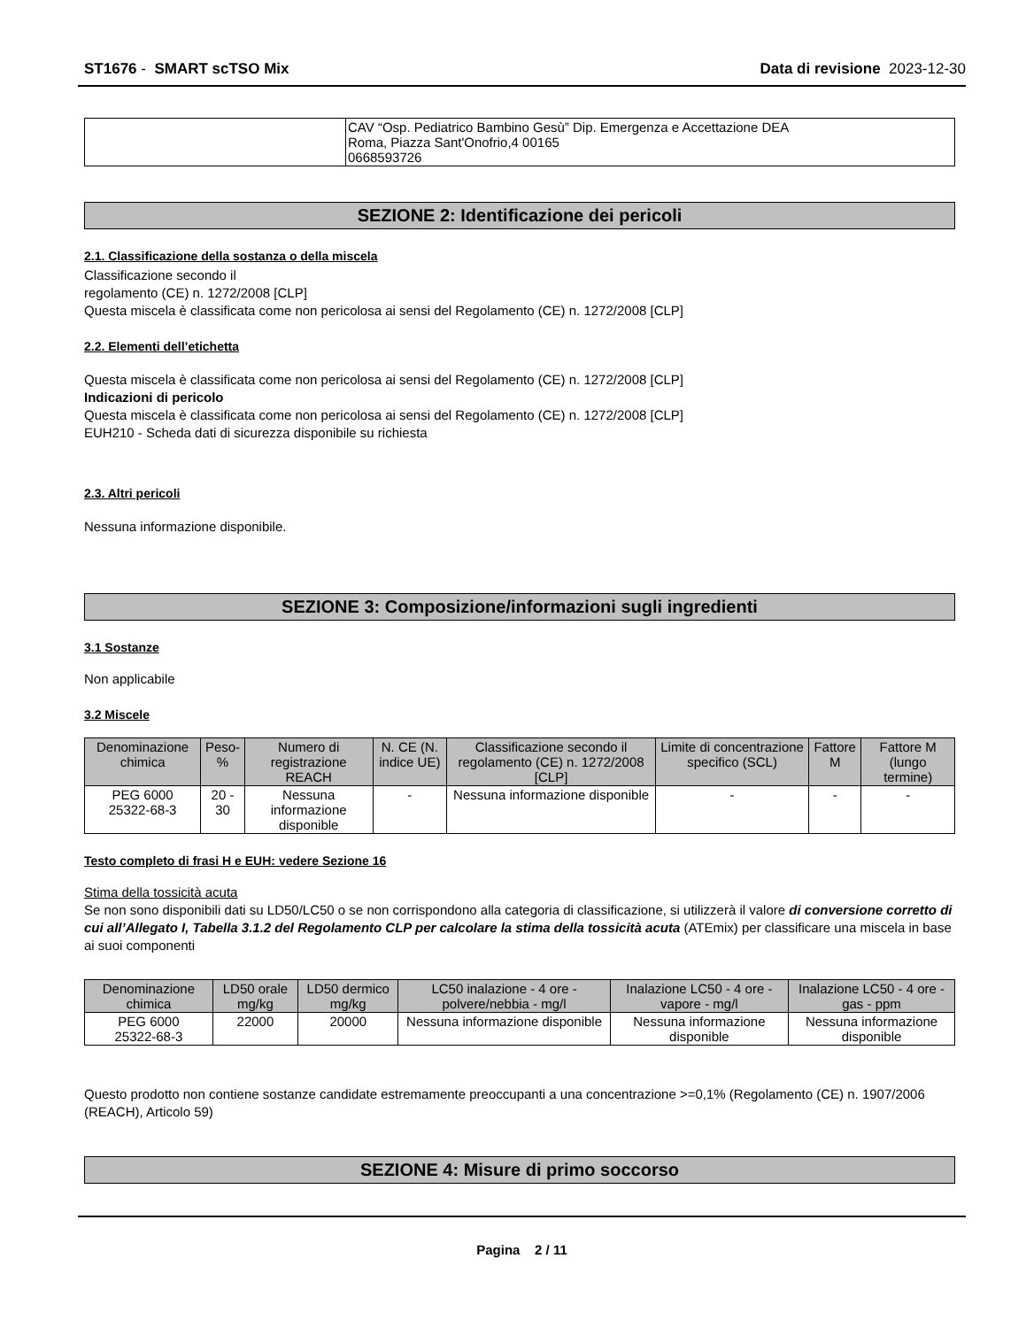ST1676 - SMART scTSO Mix Data di revisione 2023-12-30
| | CAV “Osp. Pediatrico Bambino Gesù” Dip. Emergenza e Accettazione DEA Roma, Piazza Sant'Onofrio,4 00165 0668593726 |
SEZIONE 2: Identificazione dei pericoli
2.1. Classificazione della sostanza o della miscela
Classificazione secondo il
regolamento (CE) n. 1272/2008 [CLP]
Questa miscela è classificata come non pericolosa ai sensi del Regolamento (CE) n. 1272/2008 [CLP]
2.2. Elementi dell’etichetta
Questa miscela è classificata come non pericolosa ai sensi del Regolamento (CE) n. 1272/2008 [CLP]
Indicazioni di pericolo
Questa miscela è classificata come non pericolosa ai sensi del Regolamento (CE) n. 1272/2008 [CLP]
EUH210 - Scheda dati di sicurezza disponibile su richiesta
2.3. Altri pericoli
Nessuna informazione disponibile.
SEZIONE 3: Composizione/informazioni sugli ingredienti
3.1 Sostanze
Non applicabile
3.2 Miscele
| Denominazione chimica | Peso-% | Numero di registrazione REACH | N. CE (N. indice UE) | Classificazione secondo il regolamento (CE) n. 1272/2008 [CLP] | Limite di concentrazione specifico (SCL) | Fattore M | Fattore M (lungo termine) |
| --- | --- | --- | --- | --- | --- | --- | --- |
| PEG 6000 25322-68-3 | 20 - 30 | Nessuna informazione disponible | - | Nessuna informazione disponible | - | - | - |
Testo completo di frasi H e EUH: vedere Sezione 16
Stima della tossicità acuta
Se non sono disponibili dati su LD50/LC50 o se non corrispondono alla categoria di classificazione, si utilizzerà il valore di conversione corretto di cui all’Allegato I, Tabella 3.1.2 del Regolamento CLP per calcolare la stima della tossicità acuta (ATEmix) per classificare una miscela in base ai suoi componenti
| Denominazione chimica | LD50 orale mg/kg | LD50 dermico mg/kg | LC50 inalazione - 4 ore - polvere/nebbia - mg/l | Inalazione LC50 - 4 ore - vapore - mg/l | Inalazione LC50 - 4 ore - gas - ppm |
| --- | --- | --- | --- | --- | --- |
| PEG 6000 25322-68-3 | 22000 | 20000 | Nessuna informazione disponible | Nessuna informazione disponible | Nessuna informazione disponible |
Questo prodotto non contiene sostanze candidate estremamente preoccupanti a una concentrazione >=0,1% (Regolamento (CE) n. 1907/2006 (REACH), Articolo 59)
SEZIONE 4: Misure di primo soccorso
Pagina 2 / 11